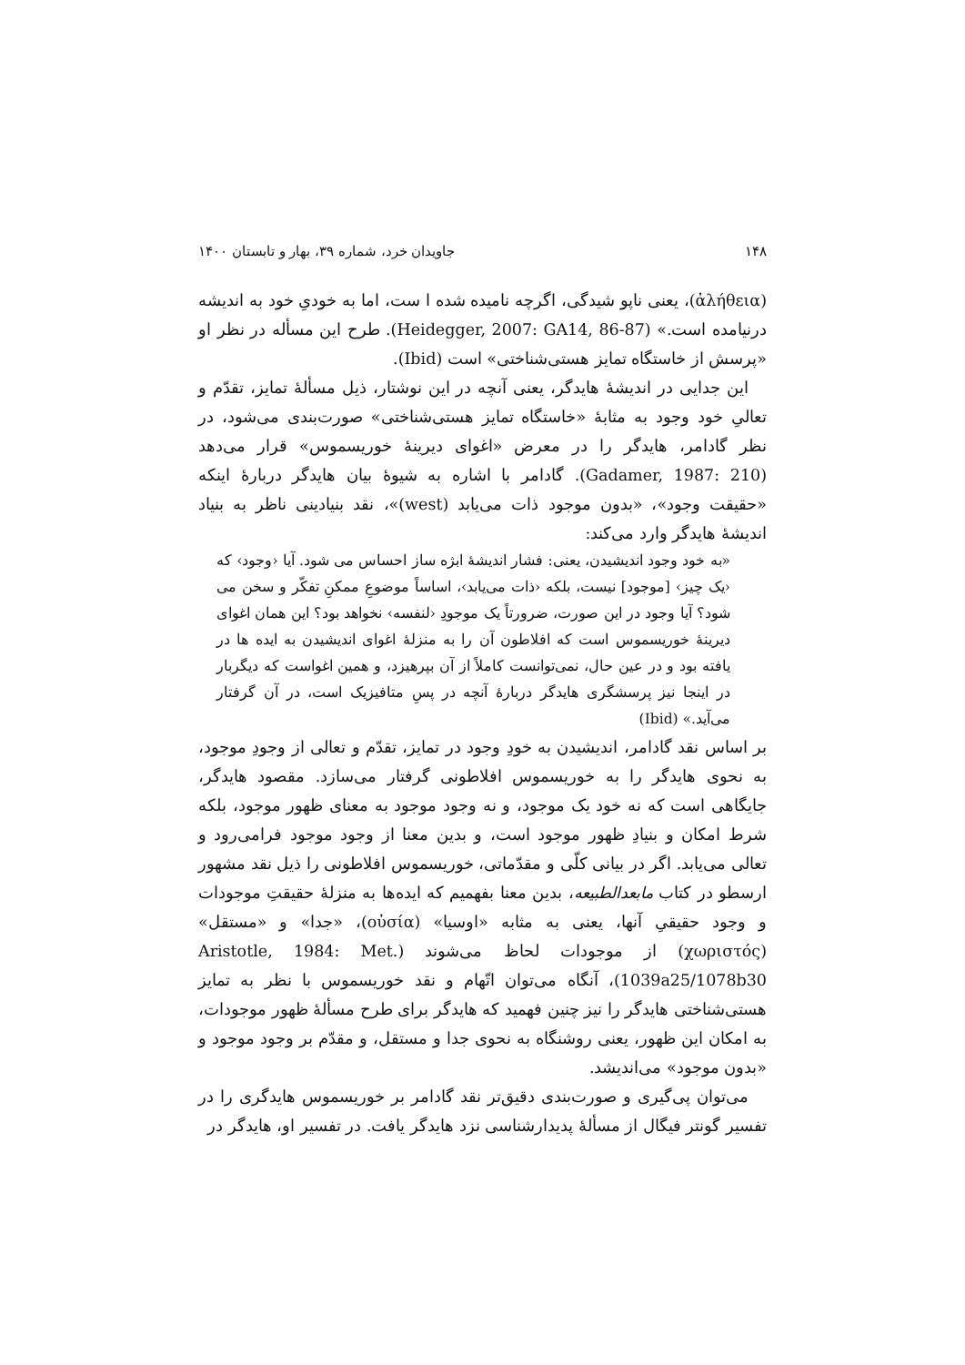۱۴۸ جاویدان خرد، شماره ۳۹، بهار و تابستان ۱۴۰۰
(ἀλήθεια)، یعنی ناپو شیدگی، اگرچه نامیده شده ا ست، اما به خودیِ خود به اندیشه درنیامده است.» (Heidegger, 2007: GA14, 86-87). طرح این مسأله در نظر او «پرسش از خاستگاه تمایز هستی‌شناختی» است (Ibid).
این جدایی در اندیشهٔ هایدگر، یعنی آنچه در این نوشتار، ذیل مسألهٔ تمایز، تقدّم و تعالیِ خود وجود به مثابهٔ «خاستگاه تمایز هستی‌شناختی» صورت‌بندی می‌شود، در نظر گادامر، هایدگر را در معرض «اغوای دیرینهٔ خوریسموس» قرار می‌دهد (Gadamer, 1987: 210). گادامر با اشاره به شیوهٔ بیان هایدگر دربارهٔ اینکه «حقیقت وجود»، «بدون موجود ذات می‌یابد (west)»، نقد بنیادینی ناظر به بنیاد اندیشهٔ هایدگر وارد می‌کند:
«به خود وجود اندیشیدن، یعنی: فشار اندیشهٔ ابژه ساز احساس می شود. آیا ‹وجود› که ‹یک چیز› [موجود] نیست، بلکه ‹ذات می‌یابد›، اساساً موضوعِ ممکنِ تفکّر و سخن می شود؟ آیا وجود در این صورت، ضرورتاً یک موجودِ ‹لنفسه› نخواهد بود؟ این همان اغوای دیرینهٔ خوریسموس است که افلاطون آن را به منزلهٔ اغوای اندیشیدن به ایده ها در یافته بود و در عین حال، نمی‌توانست کاملاً از آن بپرهیزد، و همین اغواست که دیگربار در اینجا نیز پرسشگری هایدگر دربارهٔ آنچه در پسِ متافیزیک است، در آن گرفتار می‌آید.» (Ibid)
بر اساس نقد گادامر، اندیشیدن به خودِ وجود در تمایز، تقدّم و تعالی از وجودِ موجود، به نحوی هایدگر را به خوریسموس افلاطونی گرفتار می‌سازد. مقصود هایدگر، جایگاهی است که نه خود یک موجود، و نه وجود موجود به معنای ظهور موجود، بلکه شرط امکان و بنیادِ ظهور موجود است، و بدین معنا از وجود موجود فرامی‌رود و تعالی می‌یابد. اگر در بیانی کلّی و مقدّماتی، خوریسموس افلاطونی را ذیل نقد مشهور ارسطو در کتاب مابعدالطبیعه، بدین معنا بفهمیم که ایده‌ها به منزلهٔ حقیقتِ موجودات و وجود حقیقیِ آنها، یعنی به مثابه «اوسیا» (οὐσία)، «جدا» و «مستقل» (χωριστός) از موجودات لحاظ می‌شوند (Aristotle, 1984: Met. 1039a25/1078b30)، آنگاه می‌توان اتّهام و نقد خوریسموس با نظر به تمایز هستی‌شناختی هایدگر را نیز چنین فهمید که هایدگر برای طرح مسألهٔ ظهور موجودات، به امکان این ظهور، یعنی روشنگاه به نحوی جدا و مستقل، و مقدّم بر وجود موجود و «بدون موجود» می‌اندیشد.
می‌توان پی‌گیری و صورت‌بندی دقیق‌تر نقد گادامر بر خوریسموس هایدگری را در تفسیر گونتر فیگال از مسألهٔ پدیدارشناسی نزد هایدگر یافت. در تفسیر او، هایدگر در